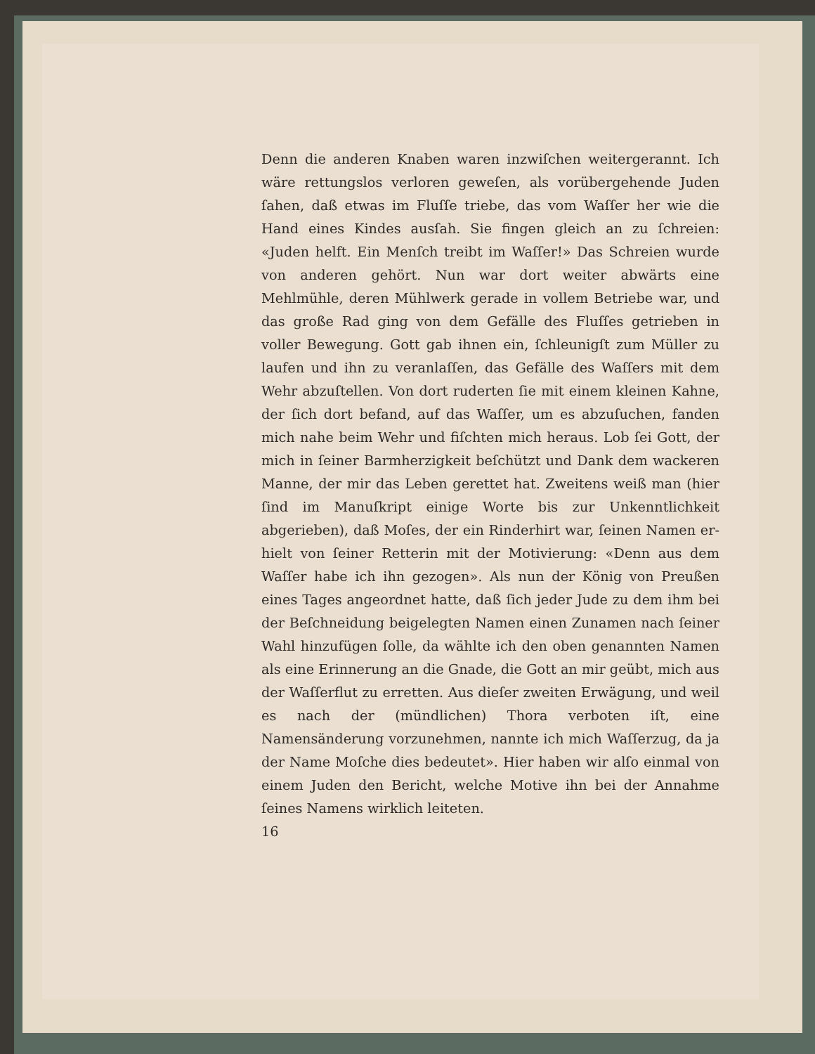Denn die anderen Knaben waren inzwiſchen weitergerannt. Ich wäre rettungslos verloren geweſen, als vorübergehende Juden ſahen, daß etwas im Fluſſe triebe, das vom Waſſer her wie die Hand eines Kindes ausſah. Sie fingen gleich an zu ſchreien: «Juden helft. Ein Menſch treibt im Waſſer!» Das Schreien wurde von anderen gehört. Nun war dort weiter abwärts eine Mehlmühle, deren Mühlwerk gerade in vollem Betriebe war, und das große Rad ging von dem Gefälle des Fluſſes getrieben in voller Bewegung. Gott gab ihnen ein, ſchleunigſt zum Müller zu laufen und ihn zu veranlaſſen, das Gefälle des Waſ­ſers mit dem Wehr abzuſtellen. Von dort ruderten ſie mit einem kleinen Kahne, der ſich dort befand, auf das Waſſer, um es abzuſu­chen, fanden mich nahe beim Wehr und fiſchten mich heraus. Lob ſei Gott, der mich in ſeiner Barmherzigkeit beſchützt und Dank dem wackeren Manne, der mir das Leben gerettet hat. Zweitens weiß man (hier ſind im Manuſkript einige Worte bis zur Unkenntlichkeit abgerieben), daß Moſes, der ein Rinderhirt war, ſeinen Namen er­hielt von ſeiner Retterin mit der Motivierung: «Denn aus dem Waſ­ſer habe ich ihn gezogen». Als nun der König von Preußen eines Tages angeordnet hatte, daß ſich jeder Jude zu dem ihm bei der Be­ſchneidung beigelegten Namen einen Zunamen nach ſeiner Wahl hinzufügen ſolle, da wählte ich den oben genannten Namen als eine Erinnerung an die Gnade, die Gott an mir geübt, mich aus der Waſ­ſerflut zu erretten. Aus dieſer zweiten Erwägung, und weil es nach der (mündlichen) Thora verboten iſt, eine Namensänderung vorzu­nehmen, nannte ich mich Waſſerzug, da ja der Name Moſche dies bedeutet». Hier haben wir alſo einmal von einem Juden den Bericht, welche Motive ihn bei der Annahme ſeines Namens wirklich leiteten.
16